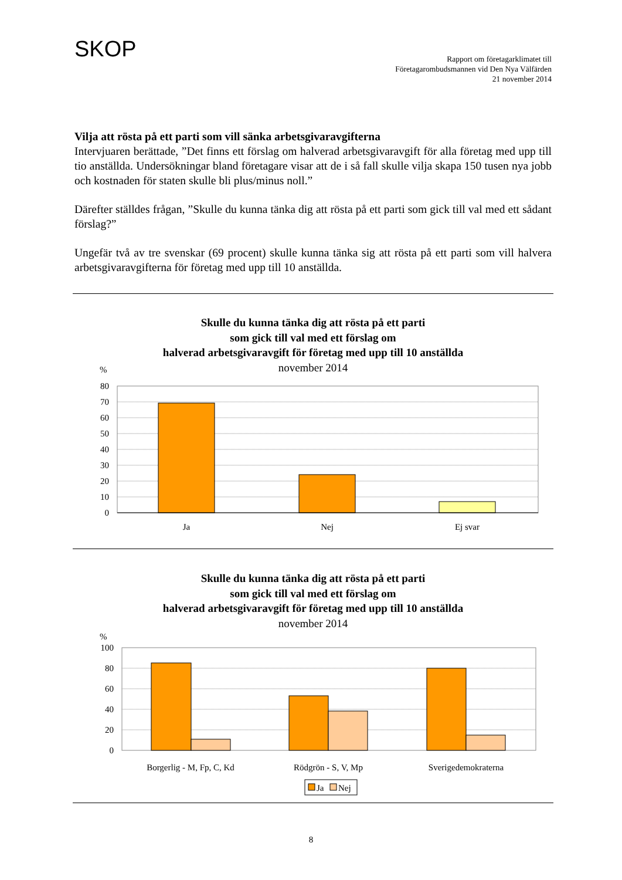SKOP
Rapport om företagarklimatet till
Företagarombudsmannen vid Den Nya Välfärden
21 november 2014
Vilja att rösta på ett parti som vill sänka arbetsgivaravgifterna
Intervjuaren berättade, ”Det finns ett förslag om halverad arbetsgivaravgift för alla företag med upp till tio anställda. Undersökningar bland företagare visar att de i så fall skulle vilja skapa 150 tusen nya jobb och kostnaden för staten skulle bli plus/minus noll.”
Därefter ställdes frågan, ”Skulle du kunna tänka dig att rösta på ett parti som gick till val med ett sådant förslag?”
Ungefär två av tre svenskar (69 procent) skulle kunna tänka sig att rösta på ett parti som vill halvera arbetsgivaravgifterna för företag med upp till 10 anställda.
Skulle du kunna tänka dig att rösta på ett parti
som gick till val med ett förslag om
halverad arbetsgivaravgift för företag med upp till 10 anställda
november 2014
%
80
70
60
50
40
30
20
10
0
Ja
Nej
Ej svar
Skulle du kunna tänka dig att rösta på ett parti
som gick till val med ett förslag om
halverad arbetsgivaravgift för företag med upp till 10 anställda
november 2014
%
100
80
60
40
20
0
Borgerlig - M, Fp, C, Kd
Rödgrön - S, V, Mp
Sverigedemokraterna
Ja
Nej
8